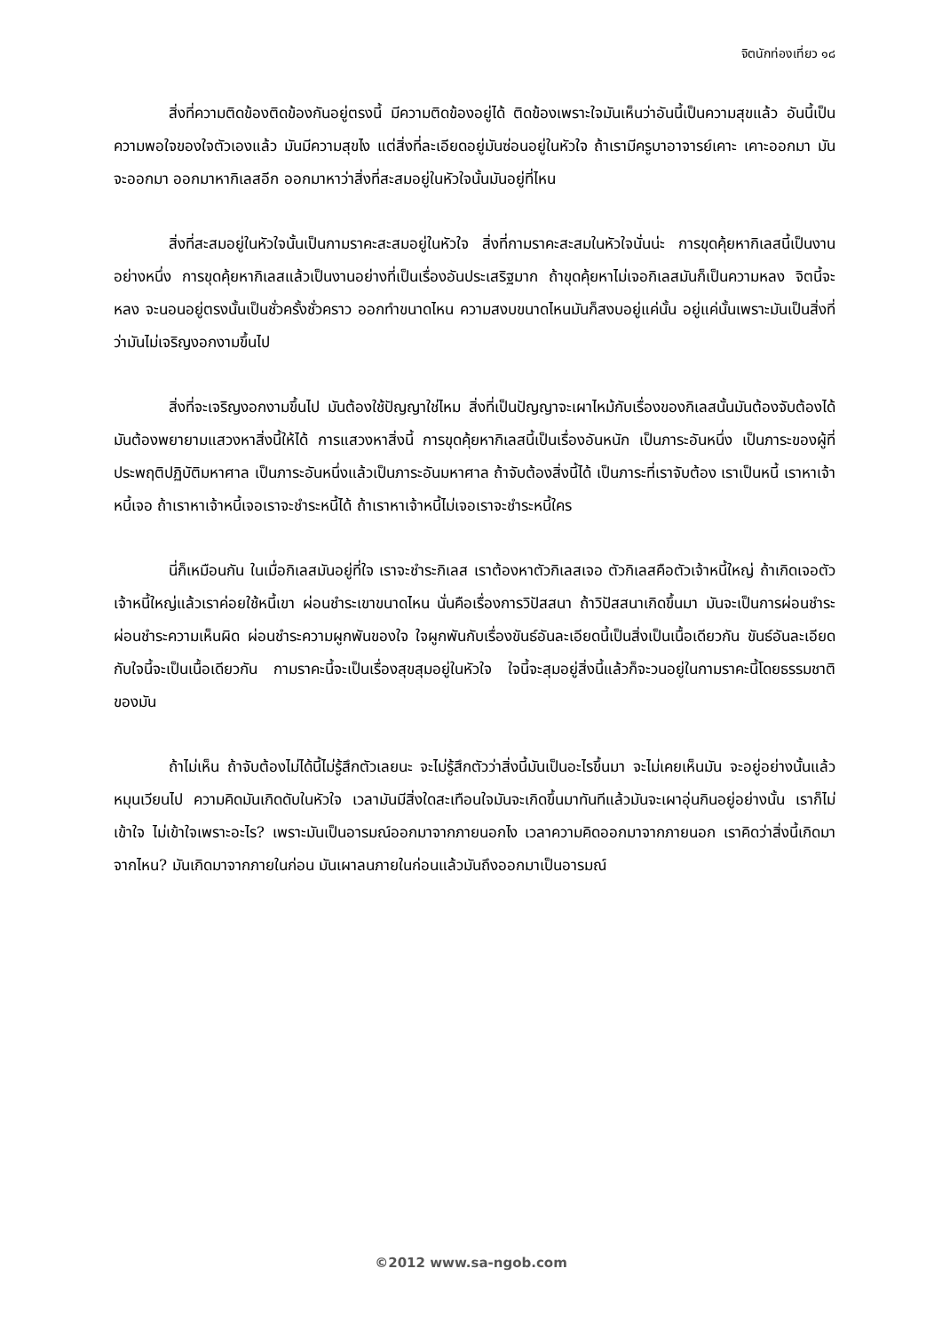จิตนักท่องเที่ยว ๑๘
สิ่งที่ความติดข้องติดข้องกันอยู่ตรงนี้ มีความติดข้องอยู่ได้ ติดข้องเพราะใจมันเห็นว่าอันนี้เป็นความสุขแล้ว อันนี้เป็นความพอใจของใจตัวเองแล้ว มันมีความสุขไง แต่สิ่งที่ละเอียดอยู่มันซ่อนอยู่ในหัวใจ ถ้าเรามีครูบาอาจารย์เคาะ เคาะออกมา มันจะออกมา ออกมาหากิเลสอีก ออกมาหาว่าสิ่งที่สะสมอยู่ในหัวใจนั้นมันอยู่ที่ไหน
สิ่งที่สะสมอยู่ในหัวใจนั้นเป็นกามราคะสะสมอยู่ในหัวใจ สิ่งที่กามราคะสะสมในหัวใจนั่นน่ะ การขุดคุ้ยหากิเลสนี้เป็นงานอย่างหนึ่ง การขุดคุ้ยหากิเลสแล้วเป็นงานอย่างที่เป็นเรื่องอันประเสริฐมาก ถ้าขุดคุ้ยหาไม่เจอกิเลสมันก็เป็นความหลง จิตนี้จะหลง จะนอนอยู่ตรงนั้นเป็นชั่วครั้งชั่วคราว ออกทำขนาดไหน ความสงบขนาดไหนมันก็สงบอยู่แค่นั้น อยู่แค่นั้นเพราะมันเป็นสิ่งที่ว่ามันไม่เจริญงอกงามขึ้นไป
สิ่งที่จะเจริญงอกงามขึ้นไป มันต้องใช้ปัญญาใช่ไหม สิ่งที่เป็นปัญญาจะเผาไหม้กับเรื่องของกิเลสนั้นมันต้องจับต้องได้ มันต้องพยายามแสวงหาสิ่งนี้ให้ได้ การแสวงหาสิ่งนี้ การขุดคุ้ยหากิเลสนี้เป็นเรื่องอันหนัก เป็นภาระอันหนึ่ง เป็นภาระของผู้ที่ประพฤติปฏิบัติมหาศาล เป็นภาระอันหนึ่งแล้วเป็นภาระอันมหาศาล ถ้าจับต้องสิ่งนี้ได้ เป็นภาระที่เราจับต้อง เราเป็นหนี้ เราหาเจ้าหนี้เจอ ถ้าเราหาเจ้าหนี้เจอเราจะชำระหนี้ได้ ถ้าเราหาเจ้าหนี้ไม่เจอเราจะชำระหนี้ใคร
นี่ก็เหมือนกัน ในเมื่อกิเลสมันอยู่ที่ใจ เราจะชำระกิเลส เราต้องหาตัวกิเลสเจอ ตัวกิเลสคือตัวเจ้าหนี้ใหญ่ ถ้าเกิดเจอตัวเจ้าหนี้ใหญ่แล้วเราค่อยใช้หนี้เขา ผ่อนชำระเขาขนาดไหน นั่นคือเรื่องการวิปัสสนา ถ้าวิปัสสนาเกิดขึ้นมา มันจะเป็นการผ่อนชำระ ผ่อนชำระความเห็นผิด ผ่อนชำระความผูกพันของใจ ใจผูกพันกับเรื่องขันธ์อันละเอียดนี้เป็นสิ่งเป็นเนื้อเดียวกัน ขันธ์อันละเอียดกับใจนี้จะเป็นเนื้อเดียวกัน กามราคะนี้จะเป็นเรื่องสุขสุมอยู่ในหัวใจ ใจนี้จะสุมอยู่สิ่งนี้แล้วก็จะวนอยู่ในกามราคะนี้โดยธรรมชาติของมัน
ถ้าไม่เห็น ถ้าจับต้องไม่ได้นี้ไม่รู้สึกตัวเลยนะ จะไม่รู้สึกตัวว่าสิ่งนี้มันเป็นอะไรขึ้นมา จะไม่เคยเห็นมัน จะอยู่อย่างนั้นแล้วหมุนเวียนไป ความคิดมันเกิดดับในหัวใจ เวลามันมีสิ่งใดสะเทือนใจมันจะเกิดขึ้นมาทันทีแล้วมันจะเผาอุ่นกินอยู่อย่างนั้น เราก็ไม่เข้าใจ ไม่เข้าใจเพราะอะไร? เพราะมันเป็นอารมณ์ออกมาจากภายนอกไง เวลาความคิดออกมาจากภายนอก เราคิดว่าสิ่งนี้เกิดมาจากไหน? มันเกิดมาจากภายในก่อน มันเผาลนภายในก่อนแล้วมันถึงออกมาเป็นอารมณ์
©2012 www.sa-ngob.com